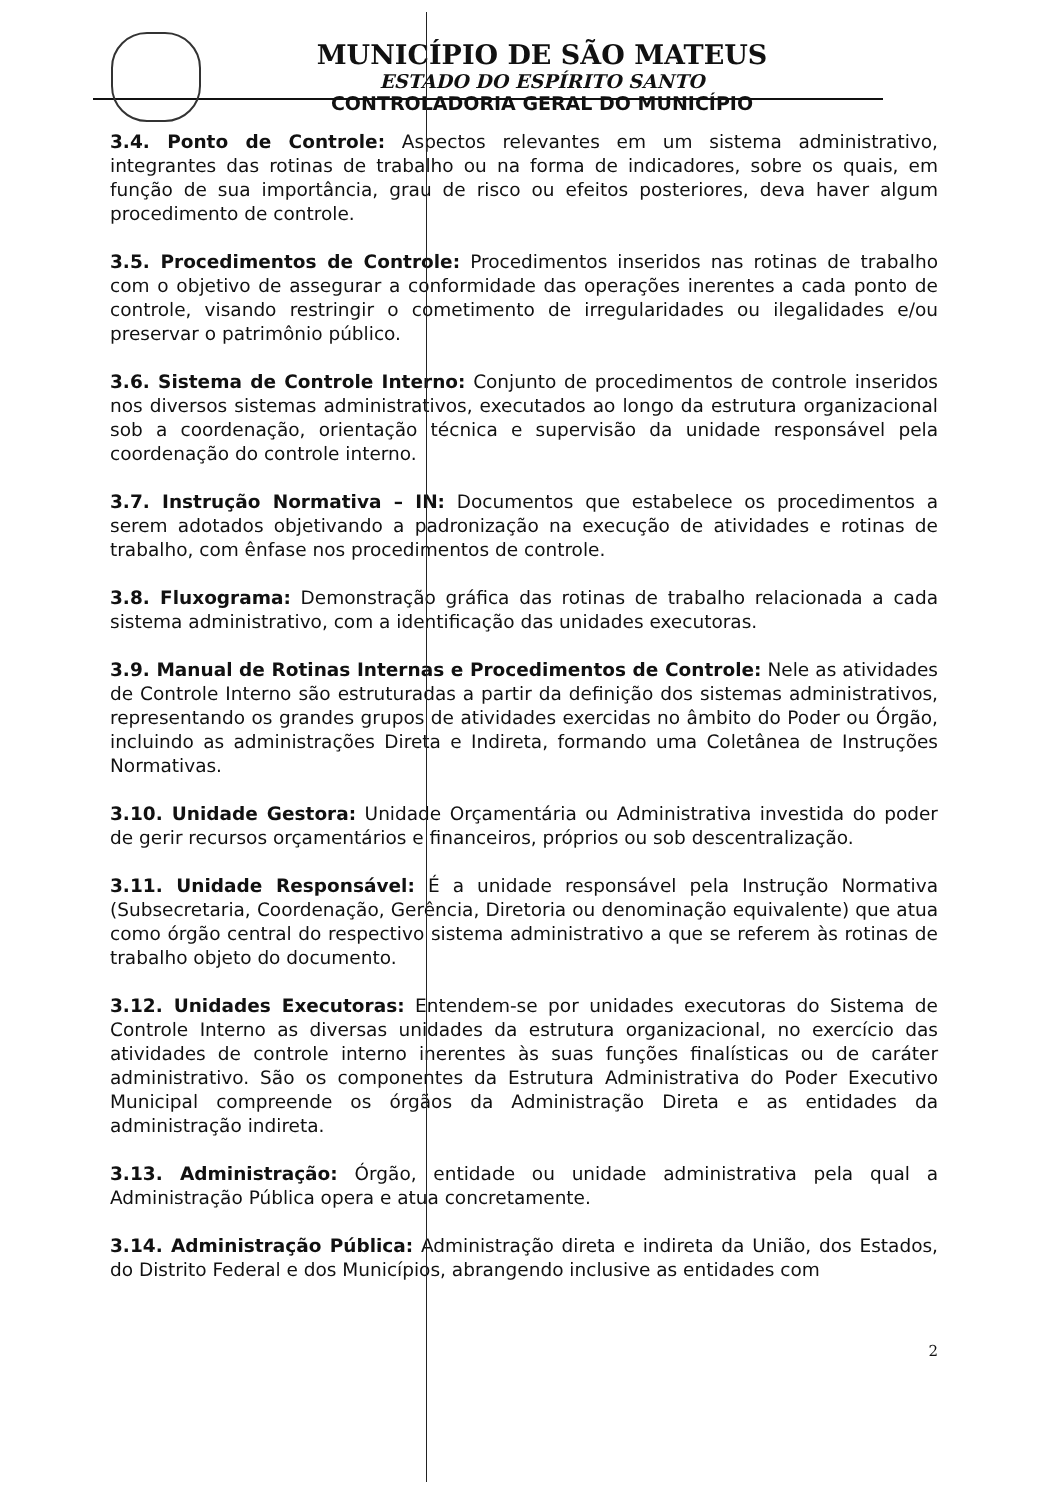MUNICÍPIO DE SÃO MATEUS
ESTADO DO ESPÍRITO SANTO
CONTROLADORIA GERAL DO MUNICÍPIO
3.4. Ponto de Controle: Aspectos relevantes em um sistema administrativo, integrantes das rotinas de trabalho ou na forma de indicadores, sobre os quais, em função de sua importância, grau de risco ou efeitos posteriores, deva haver algum procedimento de controle.
3.5. Procedimentos de Controle: Procedimentos inseridos nas rotinas de trabalho com o objetivo de assegurar a conformidade das operações inerentes a cada ponto de controle, visando restringir o cometimento de irregularidades ou ilegalidades e/ou preservar o patrimônio público.
3.6. Sistema de Controle Interno: Conjunto de procedimentos de controle inseridos nos diversos sistemas administrativos, executados ao longo da estrutura organizacional sob a coordenação, orientação técnica e supervisão da unidade responsável pela coordenação do controle interno.
3.7. Instrução Normativa – IN: Documentos que estabelece os procedimentos a serem adotados objetivando a padronização na execução de atividades e rotinas de trabalho, com ênfase nos procedimentos de controle.
3.8. Fluxograma: Demonstração gráfica das rotinas de trabalho relacionada a cada sistema administrativo, com a identificação das unidades executoras.
3.9. Manual de Rotinas Internas e Procedimentos de Controle: Nele as atividades de Controle Interno são estruturadas a partir da definição dos sistemas administrativos, representando os grandes grupos de atividades exercidas no âmbito do Poder ou Órgão, incluindo as administrações Direta e Indireta, formando uma Coletânea de Instruções Normativas.
3.10. Unidade Gestora: Unidade Orçamentária ou Administrativa investida do poder de gerir recursos orçamentários e financeiros, próprios ou sob descentralização.
3.11. Unidade Responsável: É a unidade responsável pela Instrução Normativa (Subsecretaria, Coordenação, Gerência, Diretoria ou denominação equivalente) que atua como órgão central do respectivo sistema administrativo a que se referem às rotinas de trabalho objeto do documento.
3.12. Unidades Executoras: Entendem-se por unidades executoras do Sistema de Controle Interno as diversas unidades da estrutura organizacional, no exercício das atividades de controle interno inerentes às suas funções finalísticas ou de caráter administrativo. São os componentes da Estrutura Administrativa do Poder Executivo Municipal compreende os órgãos da Administração Direta e as entidades da administração indireta.
3.13. Administração: Órgão, entidade ou unidade administrativa pela qual a Administração Pública opera e atua concretamente.
3.14. Administração Pública: Administração direta e indireta da União, dos Estados, do Distrito Federal e dos Municípios, abrangendo inclusive as entidades com
2